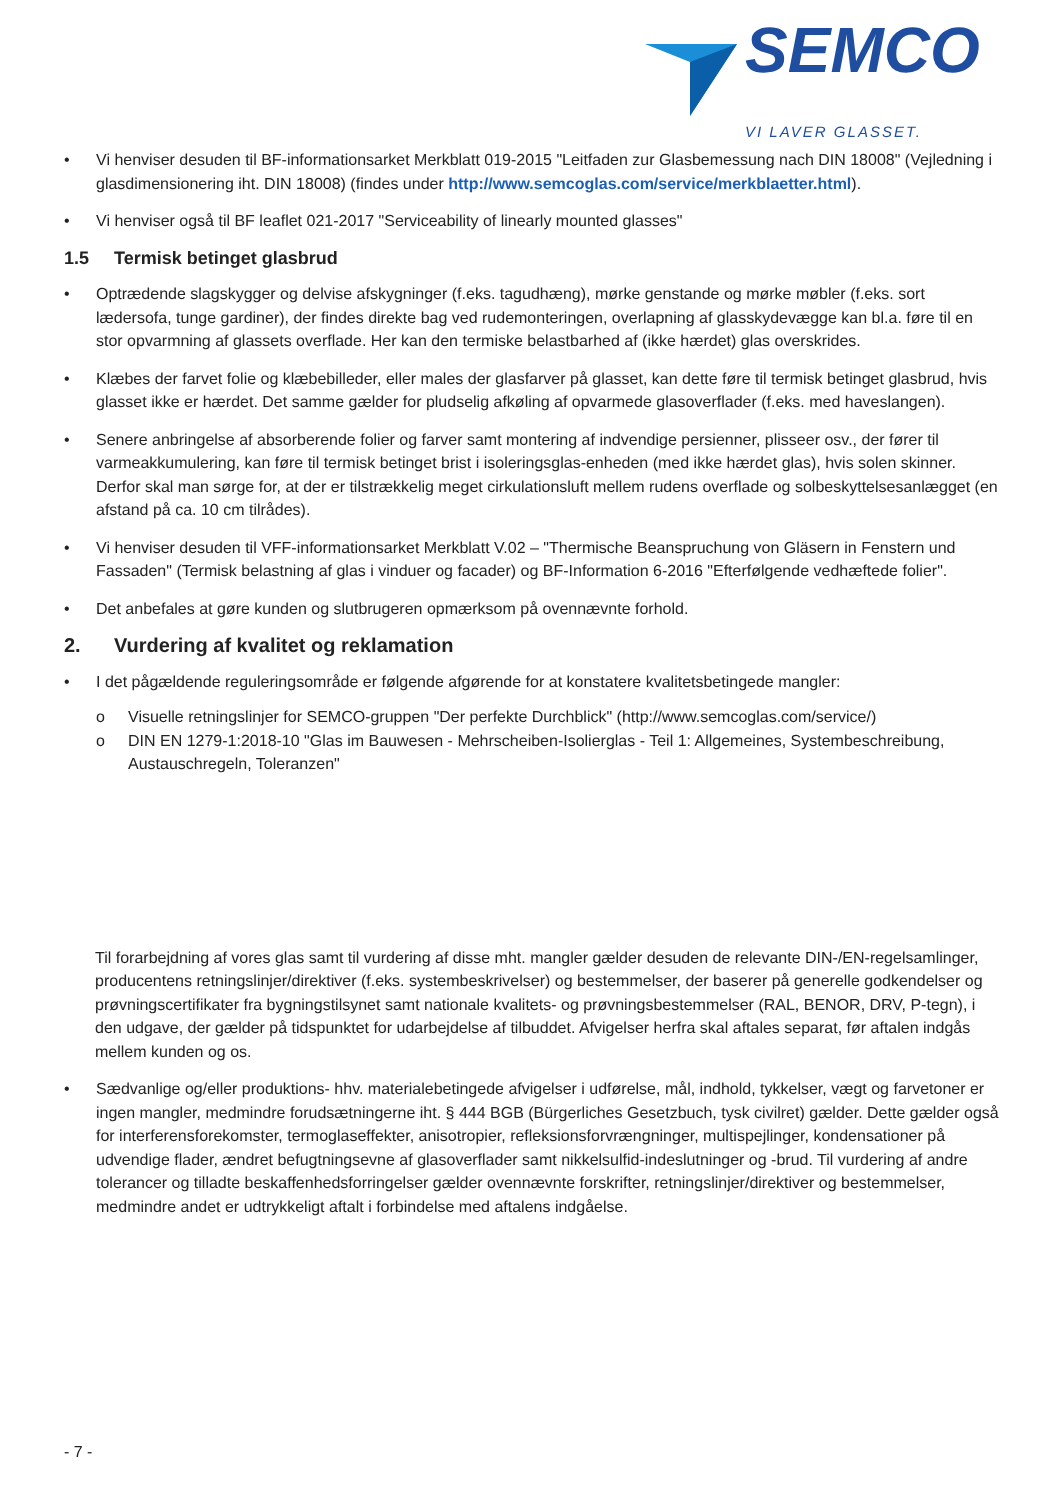SEMCO
VI LAVER GLASSET.
• Vi henviser desuden til BF-informationsarket Merkblatt 019-2015 "Leitfaden zur Glasbemessung nach DIN 18008" (Vejledning i glasdimensionering iht. DIN 18008) (findes under http://www.semcoglas.com/service/merkblaetter.html).
• Vi henviser også til BF leaflet 021-2017 "Serviceability of linearly mounted glasses"
1.5 Termisk betinget glasbrud
• Optrædende slagskygger og delvise afskygninger (f.eks. tagudhæng), mørke genstande og mørke møbler (f.eks. sort lædersofa, tunge gardiner), der findes direkte bag ved rudemonteringen, overlapning af glasskydevægge kan bl.a. føre til en stor opvarmning af glassets overflade. Her kan den termiske belastbarhed af (ikke hærdet) glas overskrides.
• Klæbes der farvet folie og klæbebilleder, eller males der glasfarver på glasset, kan dette føre til termisk betinget glasbrud, hvis glasset ikke er hærdet. Det samme gælder for pludselig afkøling af opvarmede glasoverflader (f.eks. med haveslangen).
• Senere anbringelse af absorberende folier og farver samt montering af indvendige persienner, plisseer osv., der fører til varmeakkumulering, kan føre til termisk betinget brist i isoleringsglas-enheden (med ikke hærdet glas), hvis solen skinner. Derfor skal man sørge for, at der er tilstrækkelig meget cirkulationsluft mellem rudens overflade og solbeskyttelsesanlægget (en afstand på ca. 10 cm tilrådes).
• Vi henviser desuden til VFF-informationsarket Merkblatt V.02 – "Thermische Beanspruchung von Gläsern in Fenstern und Fassaden" (Termisk belastning af glas i vinduer og facader) og BF-Information 6-2016 "Efterfølgende vedhæftede folier".
• Det anbefales at gøre kunden og slutbrugeren opmærksom på ovennævnte forhold.
2. Vurdering af kvalitet og reklamation
• I det pågældende reguleringsområde er følgende afgørende for at konstatere kvalitetsbetingede mangler:
o Visuelle retningslinjer for SEMCO-gruppen "Der perfekte Durchblick" (http://www.semcoglas.com/service/)
o DIN EN 1279-1:2018-10 "Glas im Bauwesen - Mehrscheiben-Isolierglas - Teil 1: Allgemeines, Systembeschreibung, Austauschregeln, Toleranzen"
Til forarbejdning af vores glas samt til vurdering af disse mht. mangler gælder desuden de relevante DIN-/EN-regelsamlinger, producentens retningslinjer/direktiver (f.eks. systembeskrivelser) og bestemmelser, der baserer på generelle godkendelser og prøvningscertifikater fra bygningstilsynet samt nationale kvalitets- og prøvningsbestemmelser (RAL, BENOR, DRV, P-tegn), i den udgave, der gælder på tidspunktet for udarbejdelse af tilbuddet. Afvigelser herfra skal aftales separat, før aftalen indgås mellem kunden og os.
• Sædvanlige og/eller produktions- hhv. materialebetingede afvigelser i udførelse, mål, indhold, tykkelser, vægt og farvetoner er ingen mangler, medmindre forudsætningerne iht. § 444 BGB (Bürgerliches Gesetzbuch, tysk civilret) gælder. Dette gælder også for interferensforekomster, termoglaseffekter, anisotropier, refleksionsforvrængninger, multispejlinger, kondensationer på udvendige flader, ændret befugtningsevne af glasoverflader samt nikkelsulfid-indeslutninger og -brud. Til vurdering af andre tolerancer og tilladte beskaffenhedsforringelser gælder ovennævnte forskrifter, retningslinjer/direktiver og bestemmelser, medmindre andet er udtrykkeligt aftalt i forbindelse med aftalens indgåelse.
- 7 -